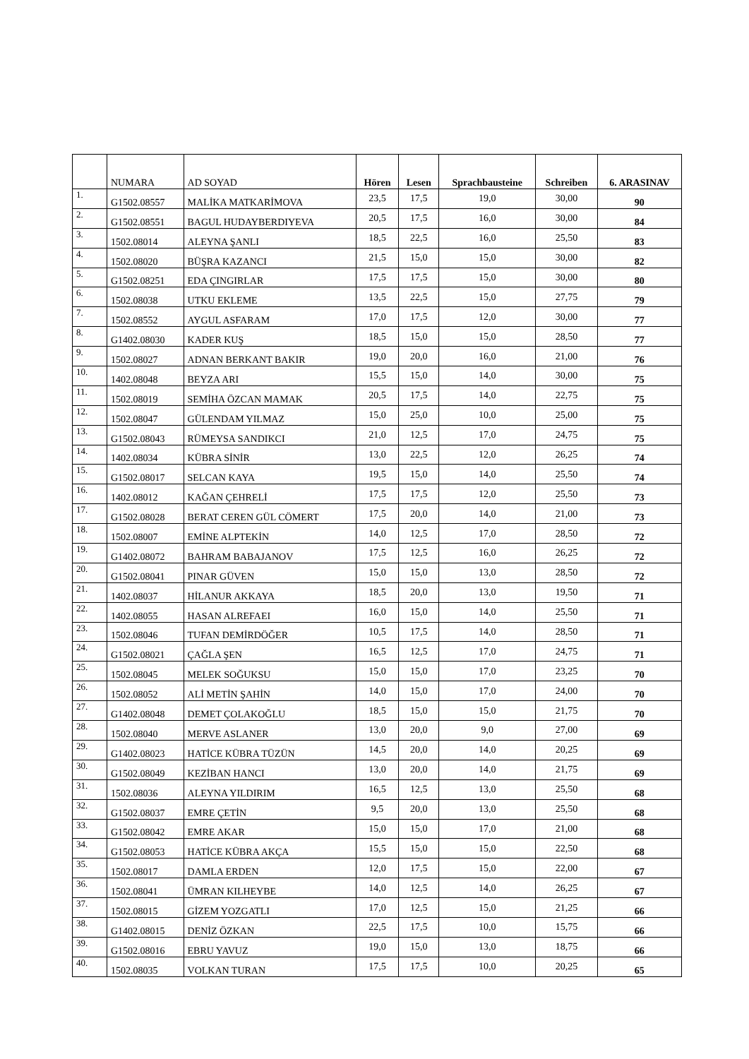| | NUMARA | AD SOYAD | Hören | Lesen | Sprachbausteine | Schreiben | 6. ARASINAV |
| --- | --- | --- | --- | --- | --- | --- | --- |
| 1. | G1502.08557 | MALİKA MATKARİMOVA | 23,5 | 17,5 | 19,0 | 30,00 | 90 |
| 2. | G1502.08551 | BAGUL HUDAYBERDIYEVA | 20,5 | 17,5 | 16,0 | 30,00 | 84 |
| 3. | 1502.08014 | ALEYNA ŞANLI | 18,5 | 22,5 | 16,0 | 25,50 | 83 |
| 4. | 1502.08020 | BÜŞRA KAZANCI | 21,5 | 15,0 | 15,0 | 30,00 | 82 |
| 5. | G1502.08251 | EDA ÇINGIRLAR | 17,5 | 17,5 | 15,0 | 30,00 | 80 |
| 6. | 1502.08038 | UTKU EKLEME | 13,5 | 22,5 | 15,0 | 27,75 | 79 |
| 7. | 1502.08552 | AYGUL ASFARAM | 17,0 | 17,5 | 12,0 | 30,00 | 77 |
| 8. | G1402.08030 | KADER KUŞ | 18,5 | 15,0 | 15,0 | 28,50 | 77 |
| 9. | 1502.08027 | ADNAN BERKANT BAKIR | 19,0 | 20,0 | 16,0 | 21,00 | 76 |
| 10. | 1402.08048 | BEYZA ARI | 15,5 | 15,0 | 14,0 | 30,00 | 75 |
| 11. | 1502.08019 | SEMİHA ÖZCAN MAMAK | 20,5 | 17,5 | 14,0 | 22,75 | 75 |
| 12. | 1502.08047 | GÜLENDAM YILMAZ | 15,0 | 25,0 | 10,0 | 25,00 | 75 |
| 13. | G1502.08043 | RÜMEYSA SANDIKCI | 21,0 | 12,5 | 17,0 | 24,75 | 75 |
| 14. | 1402.08034 | KÜBRA SİNİR | 13,0 | 22,5 | 12,0 | 26,25 | 74 |
| 15. | G1502.08017 | SELCAN KAYA | 19,5 | 15,0 | 14,0 | 25,50 | 74 |
| 16. | 1402.08012 | KAĞAN ÇEHRELİ | 17,5 | 17,5 | 12,0 | 25,50 | 73 |
| 17. | G1502.08028 | BERAT CEREN GÜL CÖMERT | 17,5 | 20,0 | 14,0 | 21,00 | 73 |
| 18. | 1502.08007 | EMİNE ALPTEKİN | 14,0 | 12,5 | 17,0 | 28,50 | 72 |
| 19. | G1402.08072 | BAHRAM BABAJANOV | 17,5 | 12,5 | 16,0 | 26,25 | 72 |
| 20. | G1502.08041 | PINAR GÜVEN | 15,0 | 15,0 | 13,0 | 28,50 | 72 |
| 21. | 1402.08037 | HİLANUR AKKAYA | 18,5 | 20,0 | 13,0 | 19,50 | 71 |
| 22. | 1402.08055 | HASAN ALREFAEI | 16,0 | 15,0 | 14,0 | 25,50 | 71 |
| 23. | 1502.08046 | TUFAN DEMİRDÖĞER | 10,5 | 17,5 | 14,0 | 28,50 | 71 |
| 24. | G1502.08021 | ÇAĞLA ŞEN | 16,5 | 12,5 | 17,0 | 24,75 | 71 |
| 25. | 1502.08045 | MELEK SOĞUKSU | 15,0 | 15,0 | 17,0 | 23,25 | 70 |
| 26. | 1502.08052 | ALİ METİN ŞAHİN | 14,0 | 15,0 | 17,0 | 24,00 | 70 |
| 27. | G1402.08048 | DEMET ÇOLAKOĞLU | 18,5 | 15,0 | 15,0 | 21,75 | 70 |
| 28. | 1502.08040 | MERVE ASLANER | 13,0 | 20,0 | 9,0 | 27,00 | 69 |
| 29. | G1402.08023 | HATİCE KÜBRA TÜZÜN | 14,5 | 20,0 | 14,0 | 20,25 | 69 |
| 30. | G1502.08049 | KEZİBAN HANCI | 13,0 | 20,0 | 14,0 | 21,75 | 69 |
| 31. | 1502.08036 | ALEYNA YILDIRIM | 16,5 | 12,5 | 13,0 | 25,50 | 68 |
| 32. | G1502.08037 | EMRE ÇETİN | 9,5 | 20,0 | 13,0 | 25,50 | 68 |
| 33. | G1502.08042 | EMRE AKAR | 15,0 | 15,0 | 17,0 | 21,00 | 68 |
| 34. | G1502.08053 | HATİCE KÜBRA AKÇA | 15,5 | 15,0 | 15,0 | 22,50 | 68 |
| 35. | 1502.08017 | DAMLA ERDEN | 12,0 | 17,5 | 15,0 | 22,00 | 67 |
| 36. | 1502.08041 | ÜMRAN KILHEYBE | 14,0 | 12,5 | 14,0 | 26,25 | 67 |
| 37. | 1502.08015 | GİZEM YOZGATLI | 17,0 | 12,5 | 15,0 | 21,25 | 66 |
| 38. | G1402.08015 | DENİZ ÖZKAN | 22,5 | 17,5 | 10,0 | 15,75 | 66 |
| 39. | G1502.08016 | EBRU YAVUZ | 19,0 | 15,0 | 13,0 | 18,75 | 66 |
| 40. | 1502.08035 | VOLKAN TURAN | 17,5 | 17,5 | 10,0 | 20,25 | 65 |